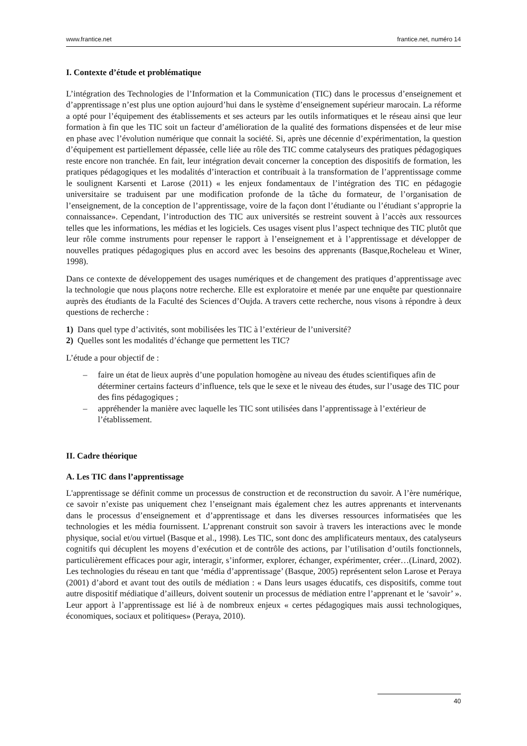www.frantice.net frantice.net, numéro 14
I. Contexte d’étude et problématique
L’intégration des Technologies de l’Information et la Communication (TIC) dans le processus d’enseignement et d’apprentissage n’est plus une option aujourd’hui dans le système d’enseignement supérieur marocain. La réforme a opté pour l’équipement des établissements et ses acteurs par les outils informatiques et le réseau ainsi que leur formation à fin que les TIC soit un facteur d’amélioration de la qualité des formations dispensées et de leur mise en phase avec l’évolution numérique que connait la société. Si, après une décennie d’expérimentation, la question d’équipement est partiellement dépassée, celle liée au rôle des TIC comme catalyseurs des pratiques pédagogiques reste encore non tranchée. En fait, leur intégration devait concerner la conception des dispositifs de formation, les pratiques pédagogiques et les modalités d’interaction et contribuait à la transformation de l’apprentissage comme le soulignent Karsenti et Larose (2011) « les enjeux fondamentaux de l’intégration des TIC en pédagogie universitaire se traduisent par une modification profonde de la tâche du formateur, de l’organisation de l’enseignement, de la conception de l’apprentissage, voire de la façon dont l’étudiante ou l’étudiant s’approprie la connaissance». Cependant, l’introduction des TIC aux universités se restreint souvent à l’accès aux ressources telles que les informations, les médias et les logiciels. Ces usages visent plus l’aspect technique des TIC plutôt que leur rôle comme instruments pour repenser le rapport à l’enseignement et à l’apprentissage et développer de nouvelles pratiques pédagogiques plus en accord avec les besoins des apprenants (Basque,Rocheleau et Winer, 1998).
Dans ce contexte de développement des usages numériques et de changement des pratiques d’apprentissage avec la technologie que nous plaçons notre recherche. Elle est exploratoire et menée par une enquête par questionnaire auprès des étudiants de la Faculté des Sciences d’Oujda. A travers cette recherche, nous visons à répondre à deux questions de recherche :
1) Dans quel type d’activités, sont mobilisées les TIC à l’extérieur de l’université?
2) Quelles sont les modalités d’échange que permettent les TIC?
L’étude a pour objectif de :
– faire un état de lieux auprès d’une population homogène au niveau des études scientifiques afin de déterminer certains facteurs d’influence, tels que le sexe et le niveau des études, sur l’usage des TIC pour des fins pédagogiques ;
– appréhender la manière avec laquelle les TIC sont utilisées dans l’apprentissage à l’extérieur de l’établissement.
II. Cadre théorique
A. Les TIC dans l’apprentissage
L'apprentissage se définit comme un processus de construction et de reconstruction du savoir. A l’ère numérique, ce savoir n’existe pas uniquement chez l’enseignant mais également chez les autres apprenants et intervenants dans le processus d’enseignement et d’apprentissage et dans les diverses ressources informatisées que les technologies et les média fournissent. L’apprenant construit son savoir à travers les interactions avec le monde physique, social et/ou virtuel (Basque et al., 1998). Les TIC, sont donc des amplificateurs mentaux, des catalyseurs cognitifs qui décuplent les moyens d’exécution et de contrôle des actions, par l’utilisation d’outils fonctionnels, particulièrement efficaces pour agir, interagir, s’informer, explorer, échanger, expérimenter, créer…(Linard, 2002). Les technologies du réseau en tant que ‘média d’apprentissage’ (Basque, 2005) représentent selon Larose et Peraya (2001) d’abord et avant tout des outils de médiation : « Dans leurs usages éducatifs, ces dispositifs, comme tout autre dispositif médiatique d’ailleurs, doivent soutenir un processus de médiation entre l’apprenant et le ‘savoir’ ». Leur apport à l’apprentissage est lié à de nombreux enjeux « certes pédagogiques mais aussi technologiques, économiques, sociaux et politiques» (Peraya, 2010).
40